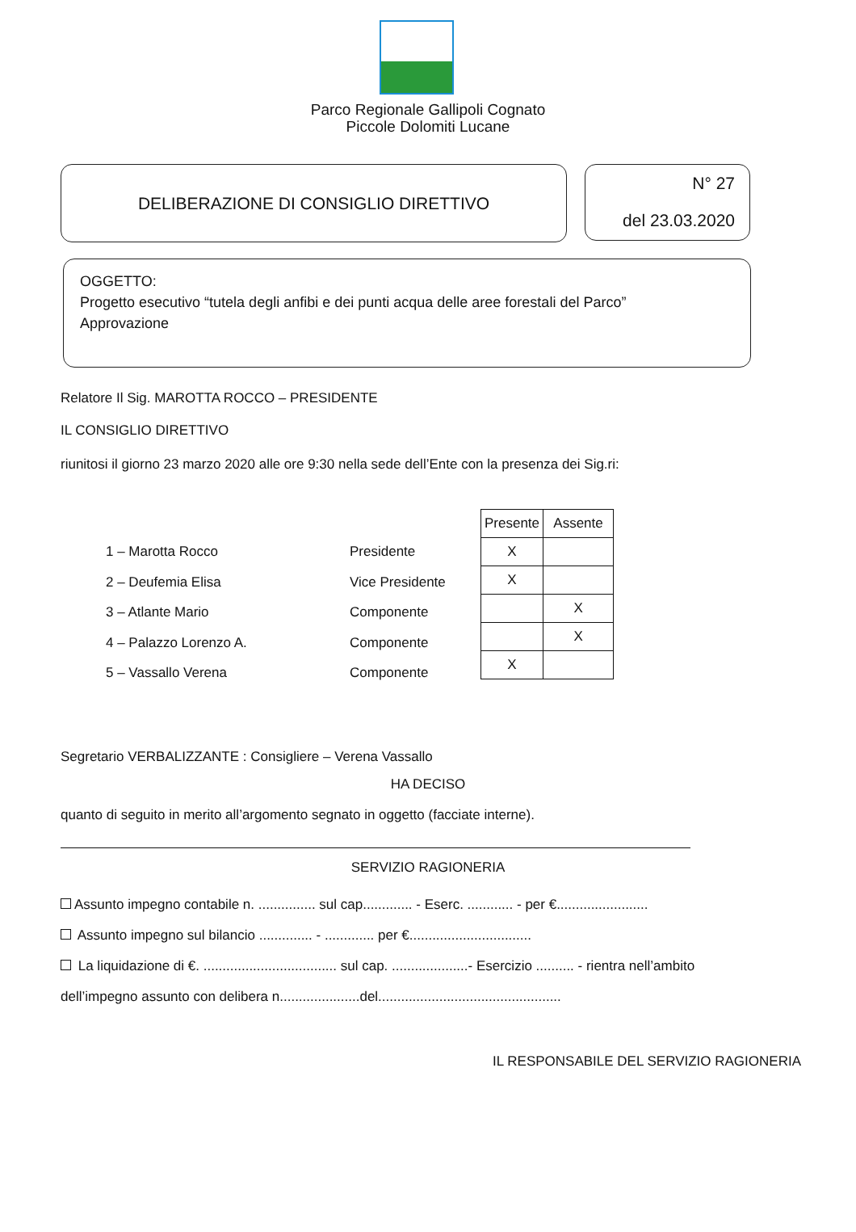Parco Regionale Gallipoli Cognato
Piccole Dolomiti Lucane
DELIBERAZIONE DI CONSIGLIO DIRETTIVO
N° 27
del 23.03.2020
OGGETTO:
Progetto esecutivo “tutela degli anfibi e dei punti acqua delle aree forestali del Parco”
Approvazione
Relatore Il Sig. MAROTTA ROCCO – PRESIDENTE
IL CONSIGLIO DIRETTIVO
riunitosi il giorno 23 marzo 2020 alle ore 9:30 nella sede dell’Ente con la presenza dei Sig.ri:
| | | / Presente / Assente / / --- / --- / / X / / / X / / / / X / / / X / / X / / |
| 1 – Marotta Rocco | Presidente |
| 2 – Deufemia Elisa | Vice Presidente |
| 3 – Atlante Mario | Componente |
| 4 – Palazzo Lorenzo A. | Componente |
| 5 – Vassallo Verena | Componente |
Segretario VERBALIZZANTE : Consigliere – Verena Vassallo
HA DECISO
quanto di seguito in merito all’argomento segnato in oggetto (facciate interne).
SERVIZIO RAGIONERIA
Assunto impegno contabile n. ............... sul cap............. - Eserc. ............ - per €........................
Assunto impegno sul bilancio .............. - ............. per €................................
La liquidazione di €. ................................... sul cap. ....................- Esercizio .......... - rientra nell’ambito
dell’impegno assunto con delibera n.....................del................................................
IL RESPONSABILE DEL SERVIZIO RAGIONERIA